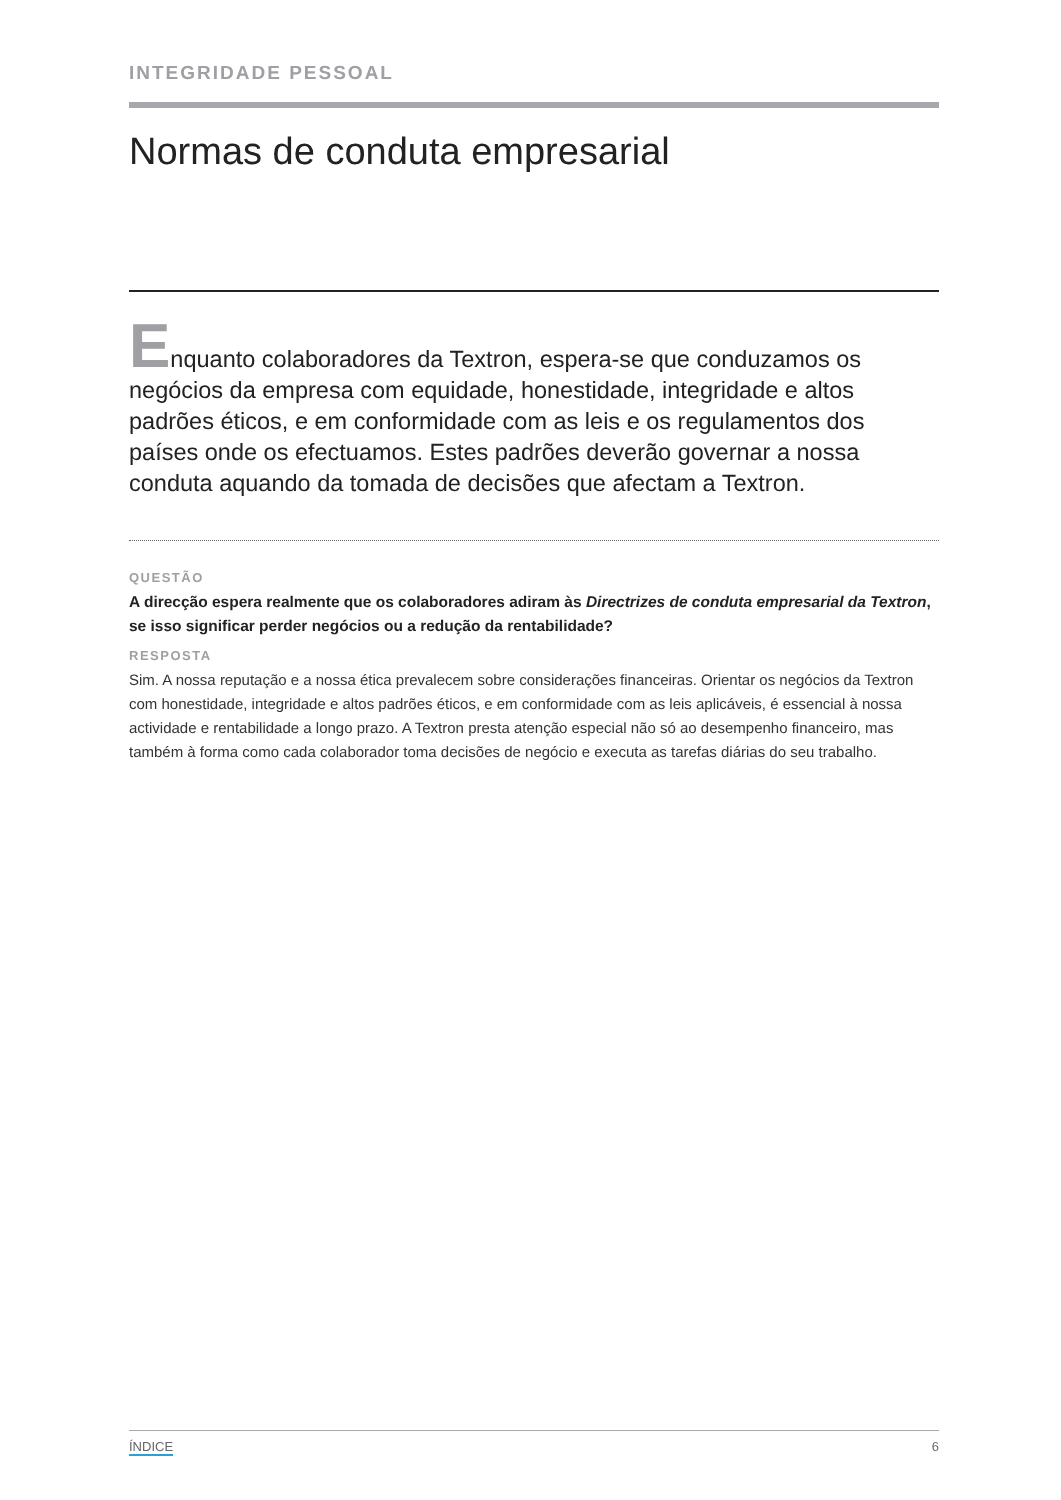INTEGRIDADE PESSOAL
Normas de conduta empresarial
Enquanto colaboradores da Textron, espera-se que conduzamos os negócios da empresa com equidade, honestidade, integridade e altos padrões éticos, e em conformidade com as leis e os regulamentos dos países onde os efectuamos. Estes padrões deverão governar a nossa conduta aquando da tomada de decisões que afectam a Textron.
QUESTÃO
A direcção espera realmente que os colaboradores adiram às Directrizes de conduta empresarial da Textron, se isso significar perder negócios ou a redução da rentabilidade?
RESPOSTA
Sim. A nossa reputação e a nossa ética prevalecem sobre considerações financeiras. Orientar os negócios da Textron com honestidade, integridade e altos padrões éticos, e em conformidade com as leis aplicáveis, é essencial à nossa actividade e rentabilidade a longo prazo. A Textron presta atenção especial não só ao desempenho financeiro, mas também à forma como cada colaborador toma decisões de negócio e executa as tarefas diárias do seu trabalho.
ÍNDICE 6